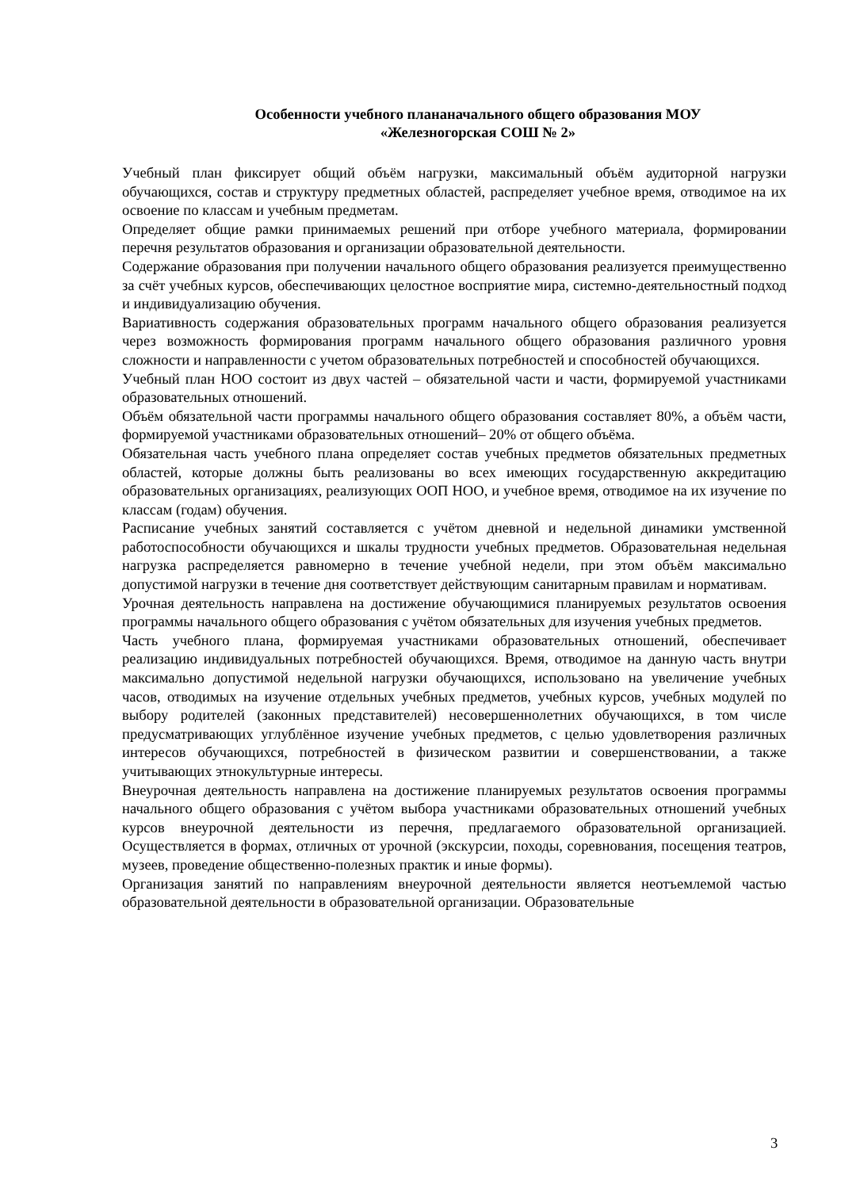Особенности учебного плананачального общего образования МОУ
«Железногорская СОШ № 2»
Учебный план фиксирует общий объём нагрузки, максимальный объём аудиторной нагрузки обучающихся, состав и структуру предметных областей, распределяет учебное время, отводимое на их освоение по классам и учебным предметам.
Определяет общие рамки принимаемых решений при отборе учебного материала, формировании перечня результатов образования и организации образовательной деятельности.
Содержание образования при получении начального общего образования реализуется преимущественно за счёт учебных курсов, обеспечивающих целостное восприятие мира, системно-деятельностный подход и индивидуализацию обучения.
Вариативность содержания образовательных программ начального общего образования реализуется через возможность формирования программ начального общего образования различного уровня сложности и направленности с учетом образовательных потребностей и способностей обучающихся.
Учебный план НОО состоит из двух частей – обязательной части и части, формируемой участниками образовательных отношений.
Объём обязательной части программы начального общего образования составляет 80%, а объём части, формируемой участниками образовательных отношений– 20% от общего объёма.
Обязательная часть учебного плана определяет состав учебных предметов обязательных предметных областей, которые должны быть реализованы во всех имеющих государственную аккредитацию образовательных организациях, реализующих ООП НОО, и учебное время, отводимое на их изучение по классам (годам) обучения.
Расписание учебных занятий составляется с учётом дневной и недельной динамики умственной работоспособности обучающихся и шкалы трудности учебных предметов. Образовательная недельная нагрузка распределяется равномерно в течение учебной недели, при этом объём максимально допустимой нагрузки в течение дня соответствует действующим санитарным правилам и нормативам.
Урочная деятельность направлена на достижение обучающимися планируемых результатов освоения программы начального общего образования с учётом обязательных для изучения учебных предметов.
Часть учебного плана, формируемая участниками образовательных отношений, обеспечивает реализацию индивидуальных потребностей обучающихся. Время, отводимое на данную часть внутри максимально допустимой недельной нагрузки обучающихся, использовано на увеличение учебных часов, отводимых на изучение отдельных учебных предметов, учебных курсов, учебных модулей по выбору родителей (законных представителей) несовершеннолетних обучающихся, в том числе предусматривающих углублённое изучение учебных предметов, с целью удовлетворения различных интересов обучающихся, потребностей в физическом развитии и совершенствовании, а также учитывающих этнокультурные интересы.
Внеурочная деятельность направлена на достижение планируемых результатов освоения программы начального общего образования с учётом выбора участниками образовательных отношений учебных курсов внеурочной деятельности из перечня, предлагаемого образовательной организацией. Осуществляется в формах, отличных от урочной (экскурсии, походы, соревнования, посещения театров, музеев, проведение общественно-полезных практик и иные формы).
Организация занятий по направлениям внеурочной деятельности является неотъемлемой частью образовательной деятельности в образовательной организации. Образовательные
3